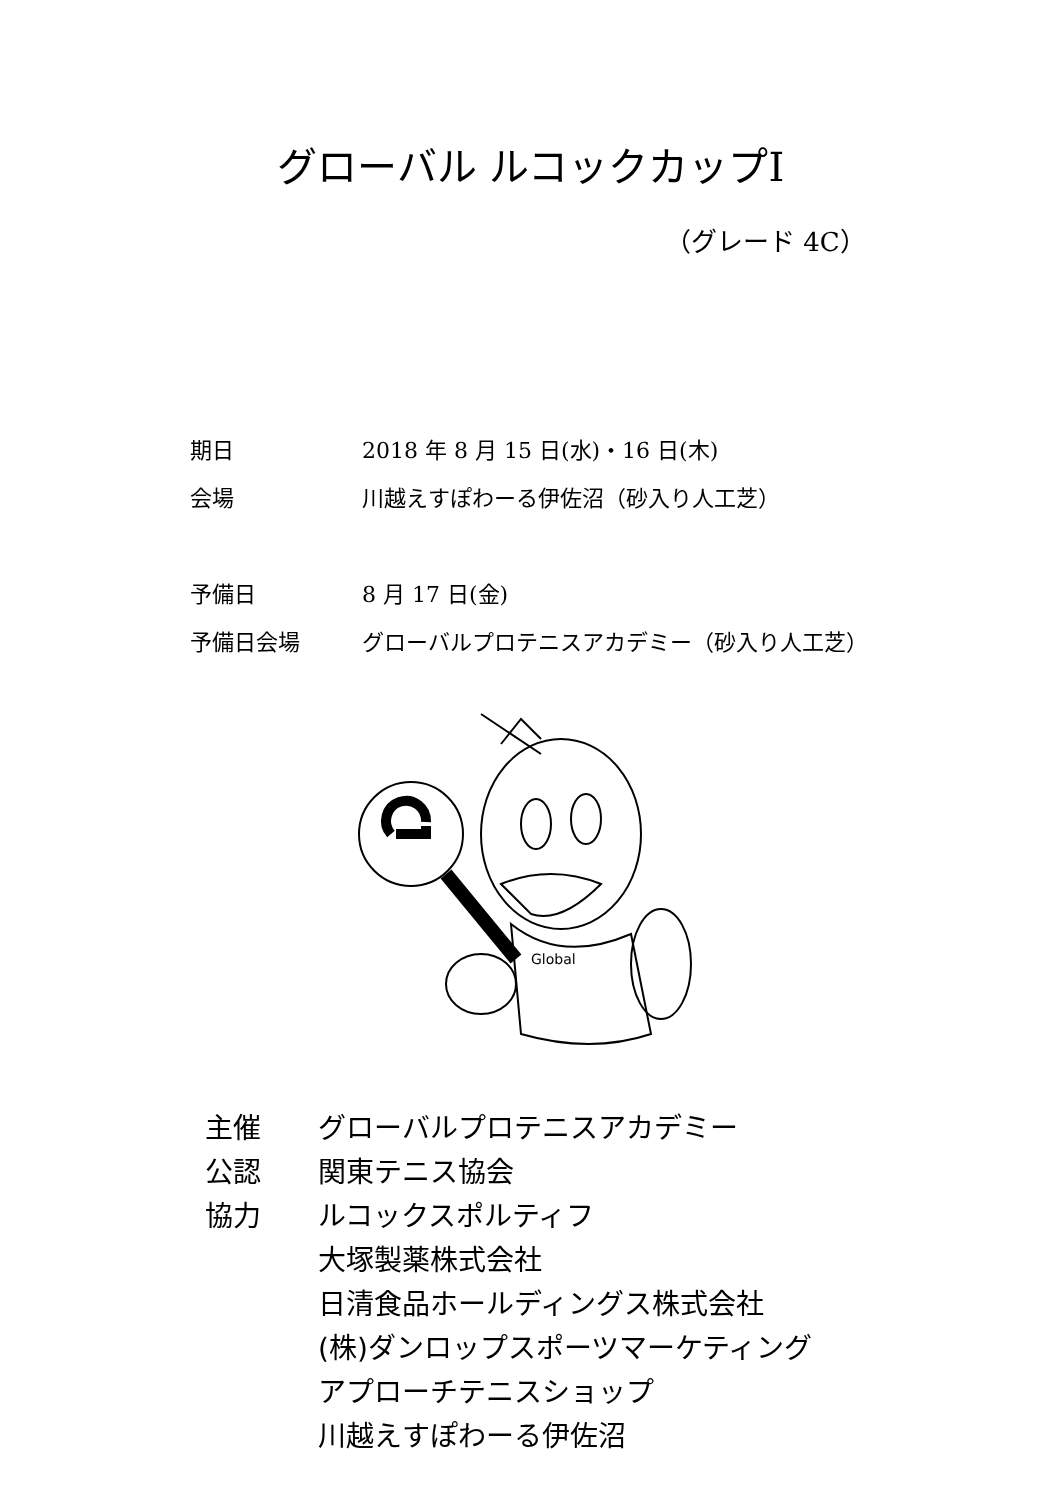グローバル ルコックカップⅠ
（グレード 4C）
| 期日 | 2018 年 8 月 15 日(水)・16 日(木) |
| 会場 | 川越えすぽわーる伊佐沼（砂入り人工芝） |
| 予備日 | 8 月 17 日(金) |
| 予備日会場 | グローバルプロテニスアカデミー（砂入り人工芝） |
Global
| 主催 | グローバルプロテニスアカデミー |
| 公認 | 関東テニス協会 |
| 協力 | ルコックスポルティフ |
| | 大塚製薬株式会社 |
| | 日清食品ホールディングス株式会社 |
| | (株)ダンロップスポーツマーケティング |
| | アプローチテニスショップ |
| | 川越えすぽわーる伊佐沼 |